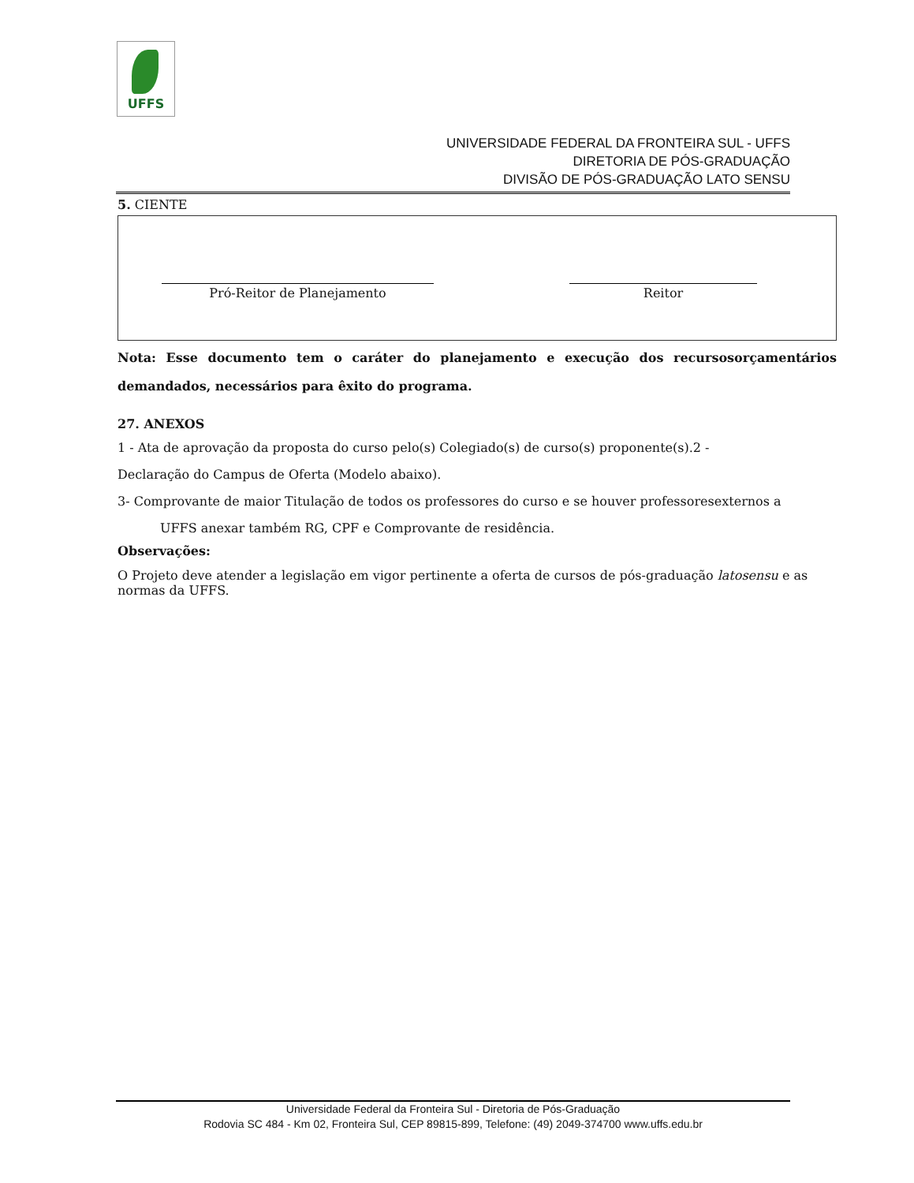UFFS
UNIVERSIDADE FEDERAL DA FRONTEIRA SUL - UFFS
DIRETORIA DE PÓS-GRADUAÇÃO
DIVISÃO DE PÓS-GRADUAÇÃO LATO SENSU
5. CIENTE
Pró-Reitor de Planejamento Reitor
Nota: Esse documento tem o caráter do planejamento e execução dos recursosorçamentários demandados, necessários para êxito do programa.
27. ANEXOS
1 - Ata de aprovação da proposta do curso pelo(s) Colegiado(s) de curso(s) proponente(s).2 -
Declaração do Campus de Oferta (Modelo abaixo).
3- Comprovante de maior Titulação de todos os professores do curso e se houver professoresexternos a
UFFS anexar também RG, CPF e Comprovante de residência.
Observações:
O Projeto deve atender a legislação em vigor pertinente a oferta de cursos de pós-graduação latosensu e as normas da UFFS.
Universidade Federal da Fronteira Sul - Diretoria de Pós-Graduação
Rodovia SC 484 - Km 02, Fronteira Sul, CEP 89815-899, Telefone: (49) 2049-374700 www.uffs.edu.br